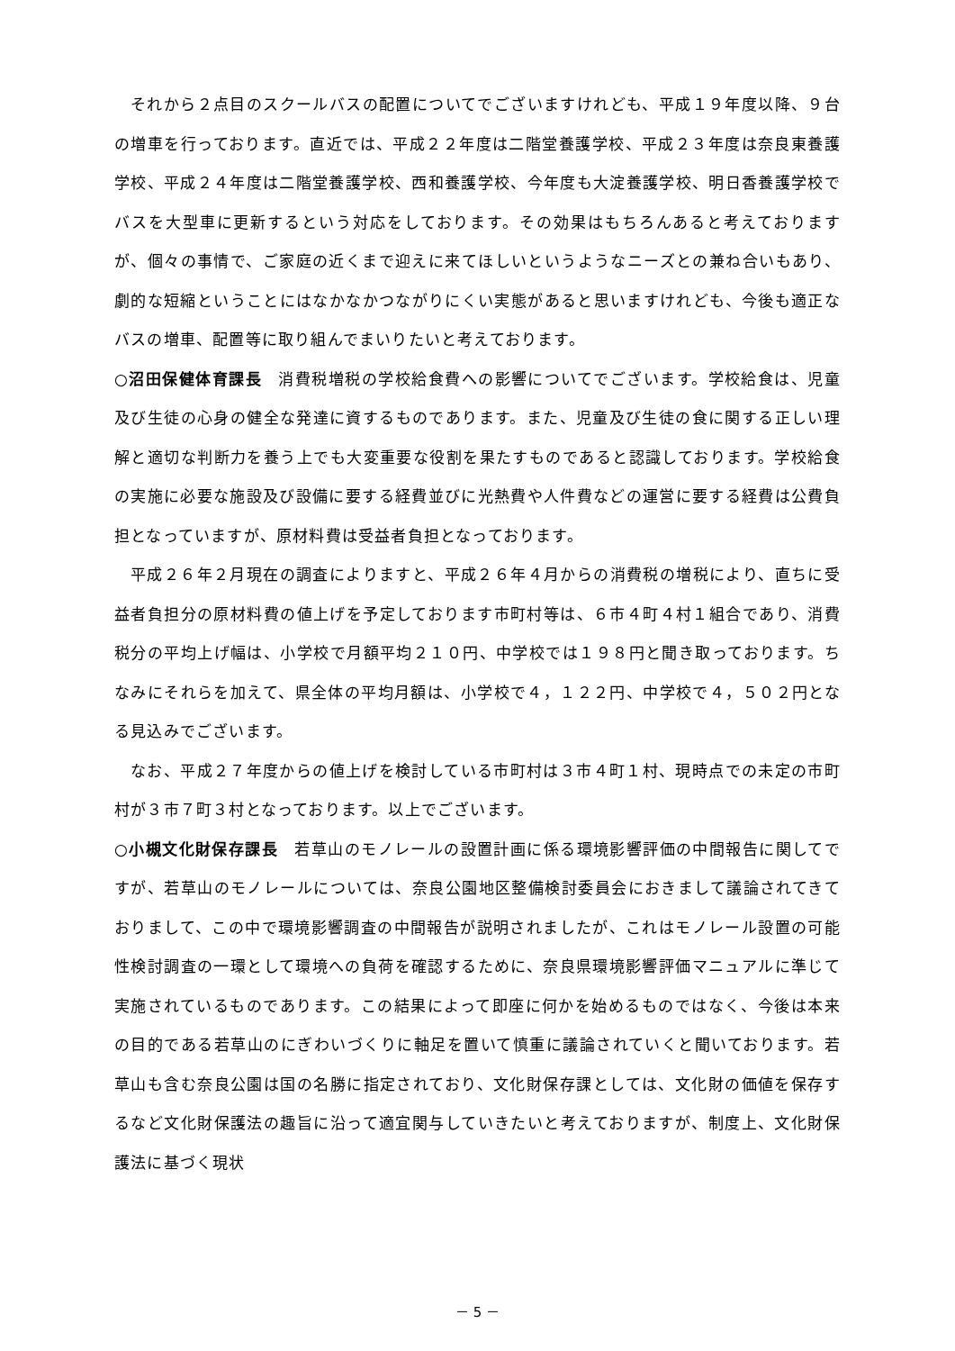それから２点目のスクールバスの配置についてでございますけれども、平成１９年度以降、９台の増車を行っております。直近では、平成２２年度は二階堂養護学校、平成２３年度は奈良東養護学校、平成２４年度は二階堂養護学校、西和養護学校、今年度も大淀養護学校、明日香養護学校でバスを大型車に更新するという対応をしております。その効果はもちろんあると考えておりますが、個々の事情で、ご家庭の近くまで迎えに来てほしいというようなニーズとの兼ね合いもあり、劇的な短縮ということにはなかなかつながりにくい実態があると思いますけれども、今後も適正なバスの増車、配置等に取り組んでまいりたいと考えております。
○沼田保健体育課長　消費税増税の学校給食費への影響についてでございます。学校給食は、児童及び生徒の心身の健全な発達に資するものであります。また、児童及び生徒の食に関する正しい理解と適切な判断力を養う上でも大変重要な役割を果たすものであると認識しております。学校給食の実施に必要な施設及び設備に要する経費並びに光熱費や人件費などの運営に要する経費は公費負担となっていますが、原材料費は受益者負担となっております。
平成２６年２月現在の調査によりますと、平成２６年４月からの消費税の増税により、直ちに受益者負担分の原材料費の値上げを予定しております市町村等は、６市４町４村１組合であり、消費税分の平均上げ幅は、小学校で月額平均２１０円、中学校では１９８円と聞き取っております。ちなみにそれらを加えて、県全体の平均月額は、小学校で４，１２２円、中学校で４，５０２円となる見込みでございます。
なお、平成２７年度からの値上げを検討している市町村は３市４町１村、現時点での未定の市町村が３市７町３村となっております。以上でございます。
○小槻文化財保存課長　若草山のモノレールの設置計画に係る環境影響評価の中間報告に関してですが、若草山のモノレールについては、奈良公園地区整備検討委員会におきまして議論されてきておりまして、この中で環境影響調査の中間報告が説明されましたが、これはモノレール設置の可能性検討調査の一環として環境への負荷を確認するために、奈良県環境影響評価マニュアルに準じて実施されているものであります。この結果によって即座に何かを始めるものではなく、今後は本来の目的である若草山のにぎわいづくりに軸足を置いて慎重に議論されていくと聞いております。若草山も含む奈良公園は国の名勝に指定されており、文化財保存課としては、文化財の価値を保存するなど文化財保護法の趣旨に沿って適宜関与していきたいと考えておりますが、制度上、文化財保護法に基づく現状
－ 5 －